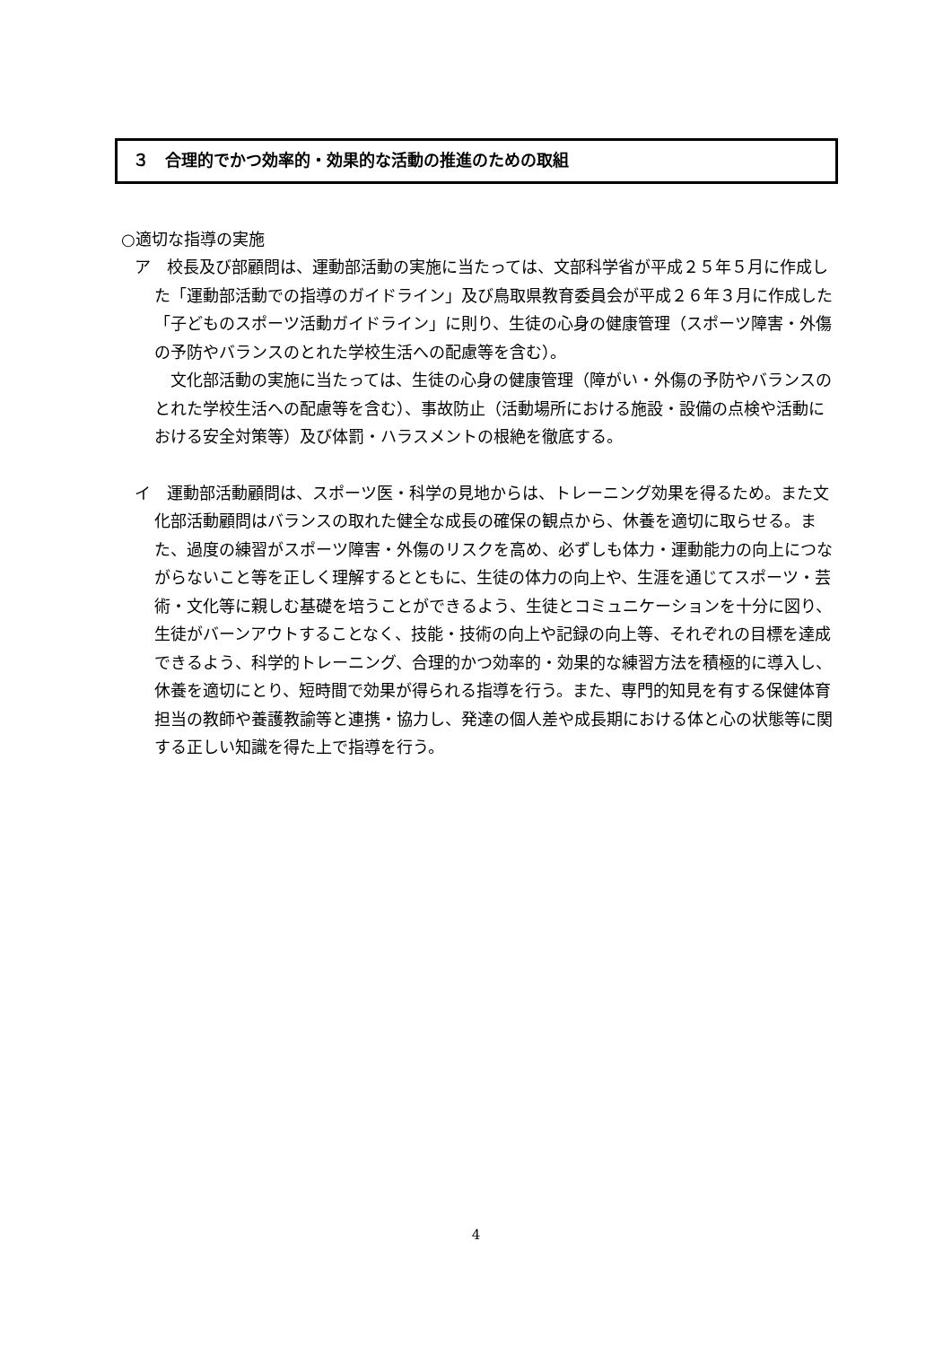３　合理的でかつ効率的・効果的な活動の推進のための取組
○適切な指導の実施
ア　校長及び部顧問は、運動部活動の実施に当たっては、文部科学省が平成２５年５月に作成した「運動部活動での指導のガイドライン」及び鳥取県教育委員会が平成２６年３月に作成した「子どものスポーツ活動ガイドライン」に則り、生徒の心身の健康管理（スポーツ障害・外傷の予防やバランスのとれた学校生活への配慮等を含む）。
文化部活動の実施に当たっては、生徒の心身の健康管理（障がい・外傷の予防やバランスのとれた学校生活への配慮等を含む）、事故防止（活動場所における施設・設備の点検や活動における安全対策等）及び体罰・ハラスメントの根絶を徹底する。
イ　運動部活動顧問は、スポーツ医・科学の見地からは、トレーニング効果を得るため。また文化部活動顧問はバランスの取れた健全な成長の確保の観点から、休養を適切に取らせる。また、過度の練習がスポーツ障害・外傷のリスクを高め、必ずしも体力・運動能力の向上につながらないこと等を正しく理解するとともに、生徒の体力の向上や、生涯を通じてスポーツ・芸術・文化等に親しむ基礎を培うことができるよう、生徒とコミュニケーションを十分に図り、生徒がバーンアウトすることなく、技能・技術の向上や記録の向上等、それぞれの目標を達成できるよう、科学的トレーニング、合理的かつ効率的・効果的な練習方法を積極的に導入し、休養を適切にとり、短時間で効果が得られる指導を行う。また、専門的知見を有する保健体育担当の教師や養護教諭等と連携・協力し、発達の個人差や成長期における体と心の状態等に関する正しい知識を得た上で指導を行う。
4